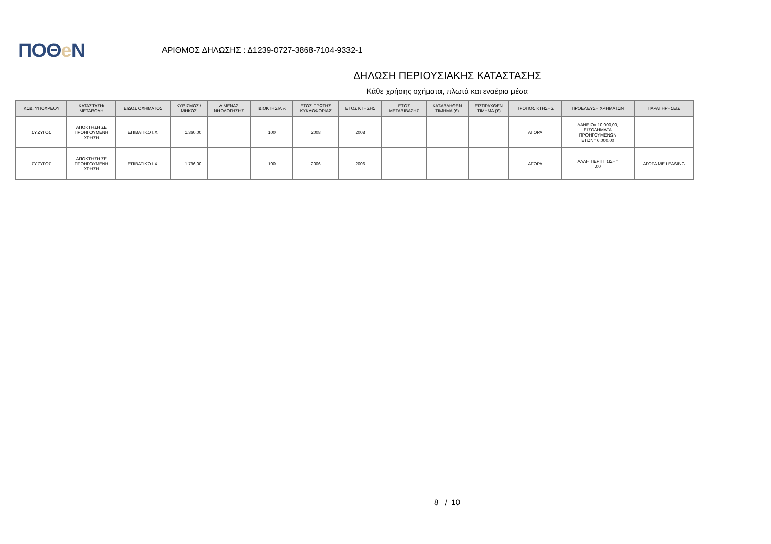ΠΟΘe Ν
ΑΡΙΘΜΟΣ ΔΗΛΩΣΗΣ : Δ1239-0727-3868-7104-9332-1
ΔΗΛΩΣΗ ΠΕΡΙΟΥΣΙΑΚΗΣ ΚΑΤΑΣΤΑΣΗΣ
Κάθε χρήσης οχήματα, πλωτά και εναέρια μέσα
| ΚΩΔ. ΥΠΟΧΡΕΟΥ | ΚΑΤΑΣΤΑΣΗ/ ΜΕΤΑΒΟΛΗ | ΕΙΔΟΣ ΟΧΗΜΑΤΟΣ | ΚΥΒΙΣΜΟΣ / ΜΗΚΟΣ | ΛΙΜΕΝΑΣ ΝΗΟΛΟΓΗΣΗΣ | ΙΔΙΟΚΤΗΣΙΑ % | ΕΤΟΣ ΠΡΩΤΗΣ ΚΥΚΛΟΦΟΡΙΑΣ | ΕΤΟΣ ΚΤΗΣΗΣ | ΕΤΟΣ ΜΕΤΑΒΙΒΑΣΗΣ | ΚΑΤΑΒΛΗΘΕΝ ΤΙΜΗΜΑ (€) | ΕΙΣΠΡΑΧΘΕΝ ΤΙΜΗΜΑ (€) | ΤΡΟΠΟΣ ΚΤΗΣΗΣ | ΠΡΟΕΛΕΥΣΗ ΧΡΗΜΑΤΩΝ | ΠΑΡΑΤΗΡΗΣΕΙΣ |
| --- | --- | --- | --- | --- | --- | --- | --- | --- | --- | --- | --- | --- | --- |
| ΣΥΖΥΓΟΣ | ΑΠΟΚΤΗΣΗ ΣΕ ΠΡΟΗΓΟΥΜΕΝΗ ΧΡΗΣΗ | ΕΠΙΒΑΤΙΚΟ Ι.Χ. | 1.360,00 | | 100 | 2008 | 2008 | | | | ΑΓΟΡΑ | ΔΑΝΕΙΟ= 10.000,00, ΕΙΣΟΔΗΜΑΤΑ ΠΡΟΗΓΟΥΜΕΝΩΝ ΕΤΩΝ= 6.000,00 | |
| ΣΥΖΥΓΟΣ | ΑΠΟΚΤΗΣΗ ΣΕ ΠΡΟΗΓΟΥΜΕΝΗ ΧΡΗΣΗ | ΕΠΙΒΑΤΙΚΟ Ι.Χ. | 1.796,00 | | 100 | 2006 | 2006 | | | | ΑΓΟΡΑ | ΑΛΛΗ ΠΕΡΙΠΤΩΣΗ= ,00 | ΑΓΟΡΑ ΜΕ LEASING |
8 / 10